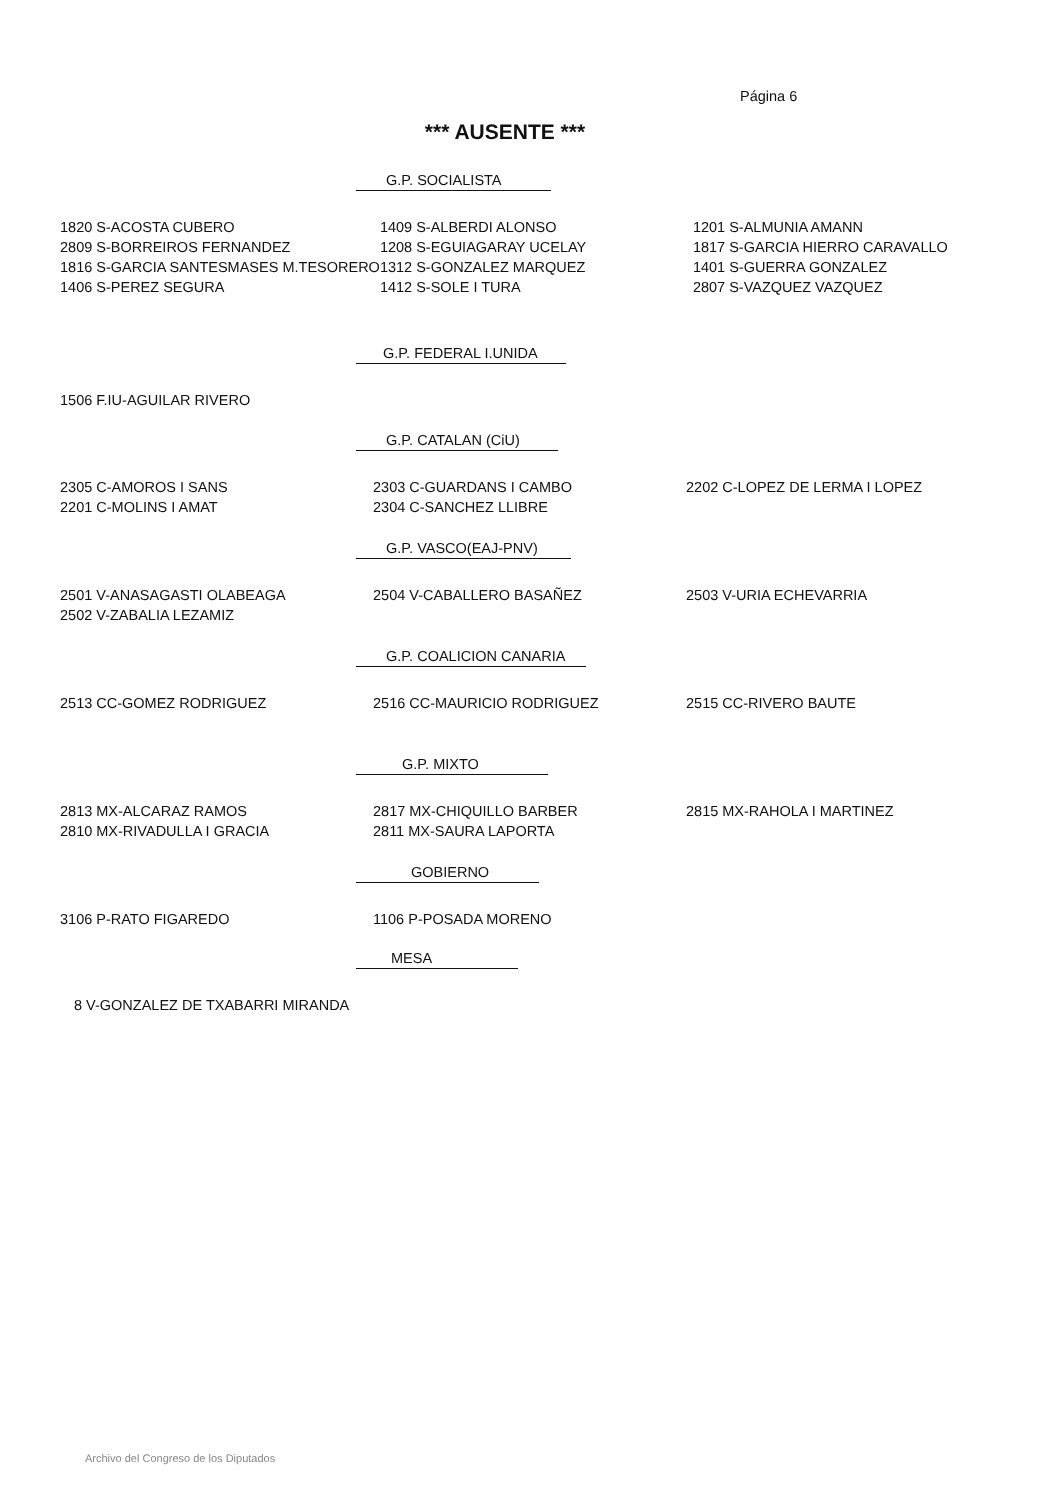Página 6
*** AUSENTE ***
G.P. SOCIALISTA
| 1820 S-ACOSTA CUBERO | 1409 S-ALBERDI ALONSO | 1201 S-ALMUNIA AMANN |
| 2809 S-BORREIROS FERNANDEZ | 1208 S-EGUIAGARAY UCELAY | 1817 S-GARCIA HIERRO CARAVALLO |
| 1816 S-GARCIA SANTESMASES M.TESORERO | 1312 S-GONZALEZ MARQUEZ | 1401 S-GUERRA GONZALEZ |
| 1406 S-PEREZ SEGURA | 1412 S-SOLE I TURA | 2807 S-VAZQUEZ VAZQUEZ |
G.P. FEDERAL I.UNIDA
| 1506 F.IU-AGUILAR RIVERO | | |
G.P. CATALAN (CiU)
| 2305 C-AMOROS I SANS | 2303 C-GUARDANS I CAMBO | 2202 C-LOPEZ DE LERMA I LOPEZ |
| 2201 C-MOLINS I AMAT | 2304 C-SANCHEZ LLIBRE | |
G.P. VASCO(EAJ-PNV)
| 2501 V-ANASAGASTI OLABEAGA | 2504 V-CABALLERO BASAÑEZ | 2503 V-URIA ECHEVARRIA |
| 2502 V-ZABALIA LEZAMIZ | | |
G.P. COALICION CANARIA
| 2513 CC-GOMEZ RODRIGUEZ | 2516 CC-MAURICIO RODRIGUEZ | 2515 CC-RIVERO BAUTE |
G.P. MIXTO
| 2813 MX-ALCARAZ RAMOS | 2817 MX-CHIQUILLO BARBER | 2815 MX-RAHOLA I MARTINEZ |
| 2810 MX-RIVADULLA I GRACIA | 2811 MX-SAURA LAPORTA | |
GOBIERNO
| 3106 P-RATO FIGAREDO | 1106 P-POSADA MORENO | |
MESA
| 8 V-GONZALEZ DE TXABARRI MIRANDA |
Archivo del Congreso de los Diputados